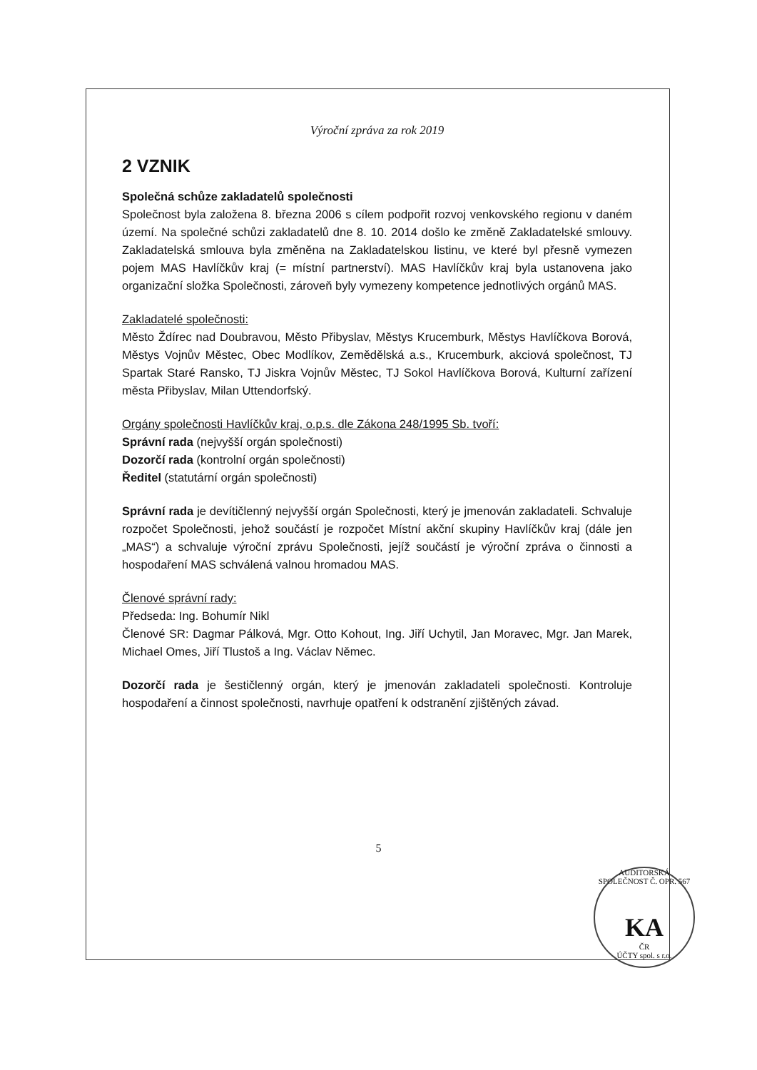Výroční zpráva za rok 2019
2 VZNIK
Společná schůze zakladatelů společnosti
Společnost byla založena 8. března 2006 s cílem podpořit rozvoj venkovského regionu v daném území. Na společné schůzi zakladatelů dne 8. 10. 2014 došlo ke změně Zakladatelské smlouvy. Zakladatelská smlouva byla změněna na Zakladatelskou listinu, ve které byl přesně vymezen pojem MAS Havlíčkův kraj (= místní partnerství). MAS Havlíčkův kraj byla ustanovena jako organizační složka Společnosti, zároveň byly vymezeny kompetence jednotlivých orgánů MAS.
Zakladatelé společnosti:
Město Ždírec nad Doubravou, Město Přibyslav, Městys Krucemburk, Městys Havlíčkova Borová, Městys Vojnův Městec, Obec Modlíkov, Zemědělská a.s., Krucemburk, akciová společnost, TJ Spartak Staré Ransko, TJ Jiskra Vojnův Městec, TJ Sokol Havlíčkova Borová, Kulturní zařízení města Přibyslav, Milan Uttendorfský.
Orgány společnosti Havlíčkův kraj, o.p.s. dle Zákona 248/1995 Sb. tvoří:
Správní rada (nejvyšší orgán společnosti)
Dozorčí rada (kontrolní orgán společnosti)
Ředitel (statutární orgán společnosti)
Správní rada je devítičlenný nejvyšší orgán Společnosti, který je jmenován zakladateli. Schvaluje rozpočet Společnosti, jehož součástí je rozpočet Místní akční skupiny Havlíčkův kraj (dále jen „MAS“) a schvaluje výroční zprávu Společnosti, jejíž součástí je výroční zpráva o činnosti a hospodaření MAS schválená valnou hromadou MAS.
Členové správní rady:
Předseda: Ing. Bohumír Nikl
Členové SR: Dagmar Pálková, Mgr. Otto Kohout, Ing. Jiří Uchytil, Jan Moravec, Mgr. Jan Marek, Michael Omes, Jiří Tlustoš a Ing. Václav Němec.
Dozorčí rada je šestičlenný orgán, který je jmenován zakladateli společnosti. Kontroluje hospodaření a činnost společnosti, navrhuje opatření k odstranění zjištěných závad.
5
AUDITORSKÁ SPOLEČNOST Č. OPR. 567
KA
ČR
ÚČTY spol. s r.o.